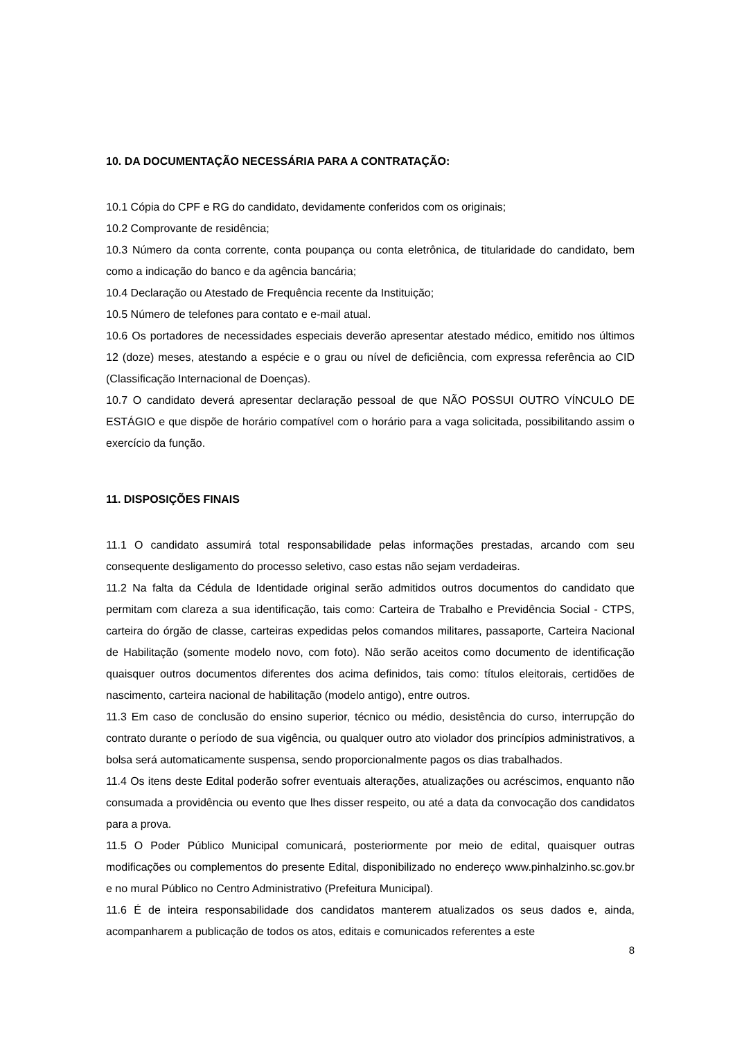10. DA DOCUMENTAÇÃO NECESSÁRIA PARA A CONTRATAÇÃO:
10.1 Cópia do CPF e RG do candidato, devidamente conferidos com os originais;
10.2 Comprovante de residência;
10.3 Número da conta corrente, conta poupança ou conta eletrônica, de titularidade do candidato, bem como a indicação do banco e da agência bancária;
10.4 Declaração ou Atestado de Frequência recente da Instituição;
10.5 Número de telefones para contato e e-mail atual.
10.6 Os portadores de necessidades especiais deverão apresentar atestado médico, emitido nos últimos 12 (doze) meses, atestando a espécie e o grau ou nível de deficiência, com expressa referência ao CID (Classificação Internacional de Doenças).
10.7 O candidato deverá apresentar declaração pessoal de que NÃO POSSUI OUTRO VÍNCULO DE ESTÁGIO e que dispõe de horário compatível com o horário para a vaga solicitada, possibilitando assim o exercício da função.
11. DISPOSIÇÕES FINAIS
11.1 O candidato assumirá total responsabilidade pelas informações prestadas, arcando com seu consequente desligamento do processo seletivo, caso estas não sejam verdadeiras.
11.2 Na falta da Cédula de Identidade original serão admitidos outros documentos do candidato que permitam com clareza a sua identificação, tais como: Carteira de Trabalho e Previdência Social - CTPS, carteira do órgão de classe, carteiras expedidas pelos comandos militares, passaporte, Carteira Nacional de Habilitação (somente modelo novo, com foto). Não serão aceitos como documento de identificação quaisquer outros documentos diferentes dos acima definidos, tais como: títulos eleitorais, certidões de nascimento, carteira nacional de habilitação (modelo antigo), entre outros.
11.3 Em caso de conclusão do ensino superior, técnico ou médio, desistência do curso, interrupção do contrato durante o período de sua vigência, ou qualquer outro ato violador dos princípios administrativos, a bolsa será automaticamente suspensa, sendo proporcionalmente pagos os dias trabalhados.
11.4 Os itens deste Edital poderão sofrer eventuais alterações, atualizações ou acréscimos, enquanto não consumada a providência ou evento que lhes disser respeito, ou até a data da convocação dos candidatos para a prova.
11.5 O Poder Público Municipal comunicará, posteriormente por meio de edital, quaisquer outras modificações ou complementos do presente Edital, disponibilizado no endereço www.pinhalzinho.sc.gov.br e no mural Público no Centro Administrativo (Prefeitura Municipal).
11.6 É de inteira responsabilidade dos candidatos manterem atualizados os seus dados e, ainda, acompanharem a publicação de todos os atos, editais e comunicados referentes a este
8